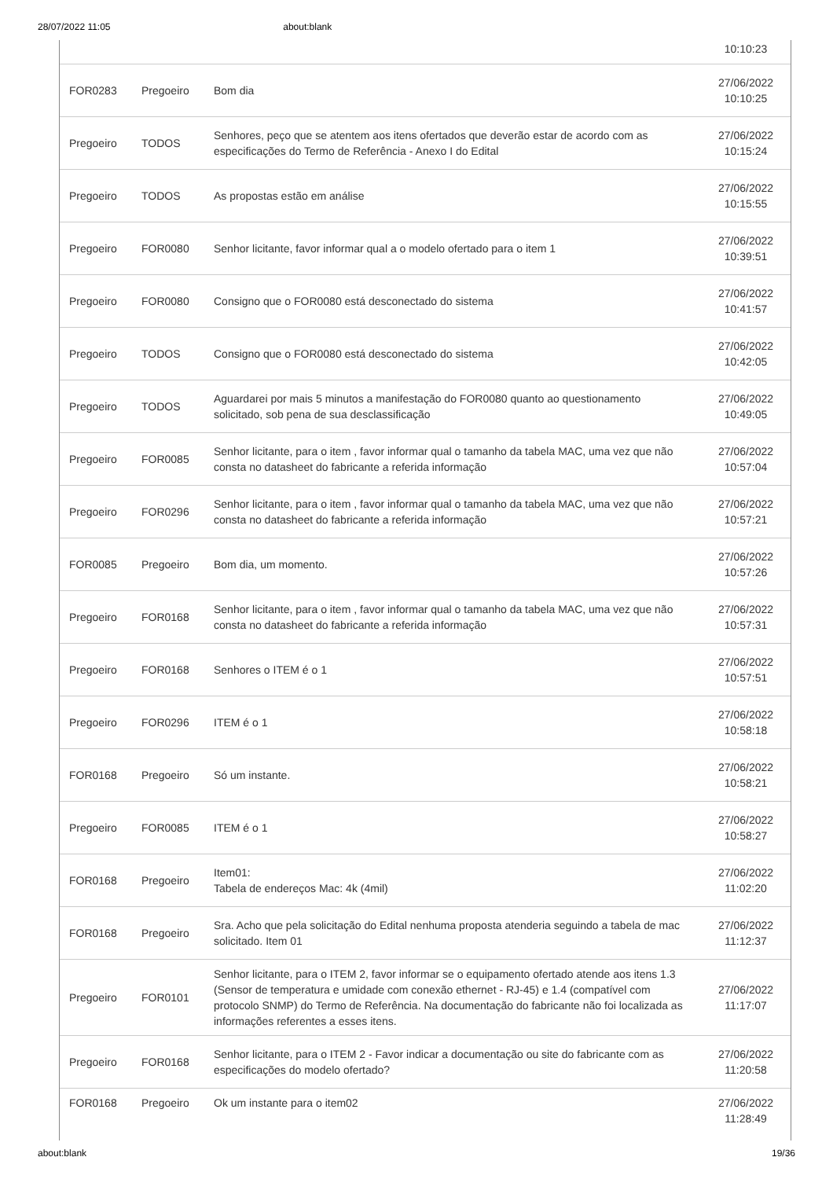28/07/2022 11:05 about:blank
| | | | 10:10:23 |
| FOR0283 | Pregoeiro | Bom dia | 27/06/2022 10:10:25 |
| Pregoeiro | TODOS | Senhores, peço que se atentem aos itens ofertados que deverão estar de acordo com as especificações do Termo de Referência - Anexo I do Edital | 27/06/2022 10:15:24 |
| Pregoeiro | TODOS | As propostas estão em análise | 27/06/2022 10:15:55 |
| Pregoeiro | FOR0080 | Senhor licitante, favor informar qual a o modelo ofertado para o item 1 | 27/06/2022 10:39:51 |
| Pregoeiro | FOR0080 | Consigno que o FOR0080 está desconectado do sistema | 27/06/2022 10:41:57 |
| Pregoeiro | TODOS | Consigno que o FOR0080 está desconectado do sistema | 27/06/2022 10:42:05 |
| Pregoeiro | TODOS | Aguardarei por mais 5 minutos a manifestação do FOR0080 quanto ao questionamento solicitado, sob pena de sua desclassificação | 27/06/2022 10:49:05 |
| Pregoeiro | FOR0085 | Senhor licitante, para o item , favor informar qual o tamanho da tabela MAC, uma vez que não consta no datasheet do fabricante a referida informação | 27/06/2022 10:57:04 |
| Pregoeiro | FOR0296 | Senhor licitante, para o item , favor informar qual o tamanho da tabela MAC, uma vez que não consta no datasheet do fabricante a referida informação | 27/06/2022 10:57:21 |
| FOR0085 | Pregoeiro | Bom dia, um momento. | 27/06/2022 10:57:26 |
| Pregoeiro | FOR0168 | Senhor licitante, para o item , favor informar qual o tamanho da tabela MAC, uma vez que não consta no datasheet do fabricante a referida informação | 27/06/2022 10:57:31 |
| Pregoeiro | FOR0168 | Senhores o ITEM é o 1 | 27/06/2022 10:57:51 |
| Pregoeiro | FOR0296 | ITEM é o 1 | 27/06/2022 10:58:18 |
| FOR0168 | Pregoeiro | Só um instante. | 27/06/2022 10:58:21 |
| Pregoeiro | FOR0085 | ITEM é o 1 | 27/06/2022 10:58:27 |
| FOR0168 | Pregoeiro | Item01: Tabela de endereços Mac: 4k (4mil) | 27/06/2022 11:02:20 |
| FOR0168 | Pregoeiro | Sra. Acho que pela solicitação do Edital nenhuma proposta atenderia seguindo a tabela de mac solicitado. Item 01 | 27/06/2022 11:12:37 |
| Pregoeiro | FOR0101 | Senhor licitante, para o ITEM 2, favor informar se o equipamento ofertado atende aos itens 1.3 (Sensor de temperatura e umidade com conexão ethernet - RJ-45) e 1.4 (compatível com protocolo SNMP) do Termo de Referência. Na documentação do fabricante não foi localizada as informações referentes a esses itens. | 27/06/2022 11:17:07 |
| Pregoeiro | FOR0168 | Senhor licitante, para o ITEM 2 - Favor indicar a documentação ou site do fabricante com as especificações do modelo ofertado? | 27/06/2022 11:20:58 |
| FOR0168 | Pregoeiro | Ok um instante para o item02 | 27/06/2022 11:28:49 |
about:blank 19/36